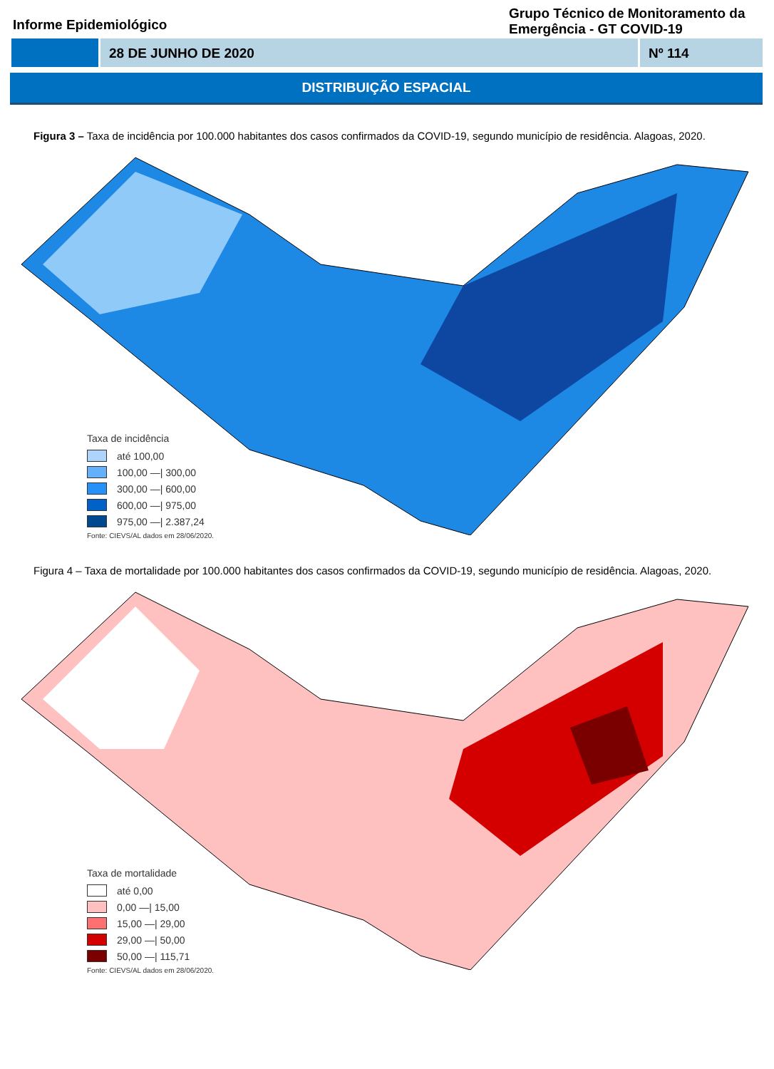Informe Epidemiológico
Grupo Técnico de Monitoramento da Emergência - GT COVID-19
28 DE JUNHO DE 2020 Nº 114
DISTRIBUIÇÃO ESPACIAL
Figura 3 – Taxa de incidência por 100.000 habitantes dos casos confirmados da COVID-19, segundo município de residência. Alagoas, 2020.
Taxa de incidência
até 100,00
100,00 —| 300,00
300,00 —| 600,00
600,00 —| 975,00
975,00 —| 2.387,24
Fonte: CIEVS/AL dados em 28/06/2020.
Figura 4 – Taxa de mortalidade por 100.000 habitantes dos casos confirmados da COVID-19, segundo município de residência. Alagoas, 2020.
Taxa de mortalidade
até 0,00
0,00 —| 15,00
15,00 —| 29,00
29,00 —| 50,00
50,00 —| 115,71
Fonte: CIEVS/AL dados em 28/06/2020.